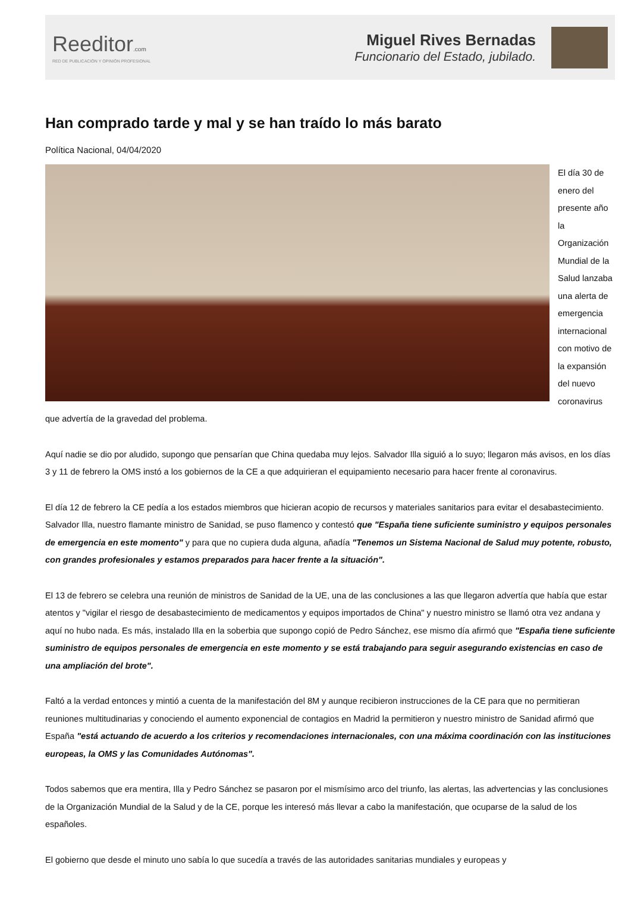Reeditor.com
RED DE PUBLICACIÓN Y OPINIÓN PROFESIONAL
Miguel Rives Bernadas
Funcionario del Estado, jubilado.
Han comprado tarde y mal y se han traído lo más barato
Política Nacional, 04/04/2020
El día 30 de enero del presente año la Organización Mundial de la Salud lanzaba una alerta de emergencia internacional con motivo de la expansión del nuevo coronavirus que advertía de la gravedad del problema.
Aquí nadie se dio por aludido, supongo que pensarían que China quedaba muy lejos. Salvador Illa siguió a lo suyo; llegaron más avisos, en los días 3 y 11 de febrero la OMS instó a los gobiernos de la CE a que adquirieran el equipamiento necesario para hacer frente al coronavirus.
El día 12 de febrero la CE pedía a los estados miembros que hicieran acopio de recursos y materiales sanitarios para evitar el desabastecimiento. Salvador Illa, nuestro flamante ministro de Sanidad, se puso flamenco y contestó que "España tiene suficiente suministro y equipos personales de emergencia en este momento" y para que no cupiera duda alguna, añadía "Tenemos un Sistema Nacional de Salud muy potente, robusto, con grandes profesionales y estamos preparados para hacer frente a la situación".
El 13 de febrero se celebra una reunión de ministros de Sanidad de la UE, una de las conclusiones a las que llegaron advertía que había que estar atentos y "vigilar el riesgo de desabastecimiento de medicamentos y equipos importados de China" y nuestro ministro se llamó otra vez andana y aquí no hubo nada. Es más, instalado Illa en la soberbia que supongo copió de Pedro Sánchez, ese mismo día afirmó que "España tiene suficiente suministro de equipos personales de emergencia en este momento y se está trabajando para seguir asegurando existencias en caso de una ampliación del brote".
Faltó a la verdad entonces y mintió a cuenta de la manifestación del 8M y aunque recibieron instrucciones de la CE para que no permitieran reuniones multitudinarias y conociendo el aumento exponencial de contagios en Madrid la permitieron y nuestro ministro de Sanidad afirmó que España "está actuando de acuerdo a los criterios y recomendaciones internacionales, con una máxima coordinación con las instituciones europeas, la OMS y las Comunidades Autónomas".
Todos sabemos que era mentira, Illa y Pedro Sánchez se pasaron por el mismísimo arco del triunfo, las alertas, las advertencias y las conclusiones de la Organización Mundial de la Salud y de la CE, porque les interesó más llevar a cabo la manifestación, que ocuparse de la salud de los españoles.
El gobierno que desde el minuto uno sabía lo que sucedía a través de las autoridades sanitarias mundiales y europeas y